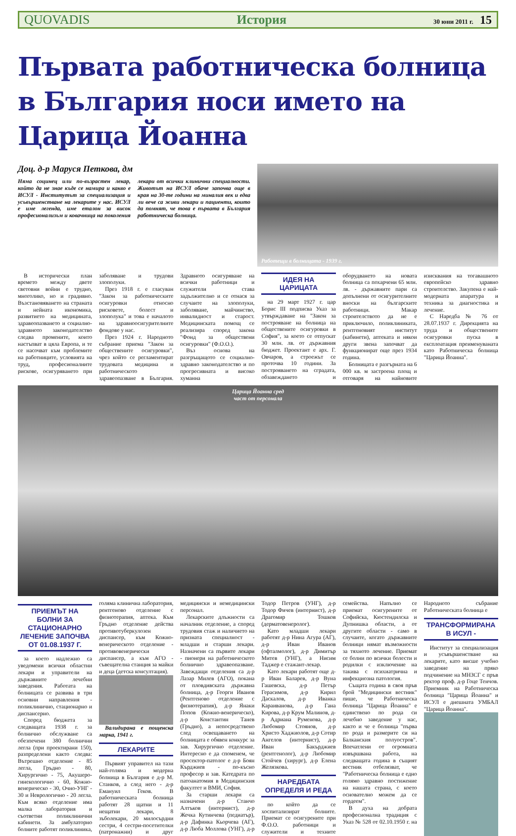QUOVADIS История 30 юни 2011 г. 15
Първата работническа болница в България носи името на Царица Йоанна
Доц. д-р Маруся Петкова, дм
Няма социнец или по-възрастен лекар, който да не знае къде се намира и какво е ИСУЛ - Институтът за специализация и усъвършенстване на лекарите у нас. ИСУЛ е име легенда, име еталон за висок професионализъм и ковачница на поколения лекари от всички клинични специалности. Животът на ИСУЛ обаче започва още в края на 30-те години на миналия век и едва ли вече са живи лекари и пациенти, които да помнят, че това е първата в България работническа болница.
Работещи в болницата - 1939 г.
В исторически план времето между двете световни войни е трудно, многолико, но и градивно. Възстановяването на страната и нейната икономика, развитието на медицината, здравеопазването и социално-здравното законодателство следва промените, които настъпват в цяла Европа, и те се насочват към проблемите на работниците, условията на труд, професионалните рискове, осигуряването при заболяване и трудови злополуки.
През 1918 г. е гласуван "Закон за работническите осигуровки относно рисковете, болест и злополука" и това е началото на здравноосигурителните фондове у нас.
През 1924 г. Народното събрание приема "Закон за обществените осигуровки", чрез който се регламентират трудовата медицина и работническото здравеопазване в България. Здравното осигуряване на всички работници и служители става задължително и се отнася за случаите на злополуки, заболяване, майчинство, инвалидност и старост. Медицинската помощ се реализира според закона "Фонд за обществени осигуровки" (Ф.О.О.).
Въз основа на разгръщащото се социално-здравно законодателство и по прогресивната и високо хуманна
ИДЕЯ НА ЦАРИЦАТА
на 29 март 1927 г. цар Борис III подписва Указ за утвърждаване на "Закон за построяване на болница на обществените осигуровки в София", за което се отпускат 30 млн. лв. от държавния бюджет. Проектант е арх. Г. Овчаров, а строежът се проточва 10 години. За построяването на сградата, обзавеждането и оборудването на новата болница са похарчени 65 млн. лв. - държавните пари са допълнени от осигурителните вноски на българските работници. Макар строителството да не е приключило, поликлиниката, рентгеновият институт (кабинети), аптеката и някои други звена започват да функционират още през 1934 година.
Болницата е разгърната на 6 000 кв. м застроена площ и отговаря на найновите изисквания на тогавашното европейско здравно строителство. Закупена е най-модерната апаратура и техника за диагностика и лечение.
С Наредба № 76 от 28.07.1937 г. Дирекцията на труда и обществените осигуровки пуска в експлоатация преименуваната като Работническа болница "Царица Йоанна".
Царица Йоанна сред
част от персонала
ПРИЕМЪТ НА БОЛНИ ЗА СТАЦИОНАРНО ЛЕЧЕНИЕ ЗАПОЧВА ОТ 01.08.1937 Г.
за което надлежно са уведомени всички областни лекари и управители на държавните лечебни заведения. Работата на болницата се развива в три основни направления - поликлинично, стационарно и диспансерно.
Според бюджета за следващата 1938 г. за болнично обслужване са обезпечени 380 болнични легла (при проектирани 150), разпределени както следва: Вътрешно отделение - 85 легла, Гръдно - 80, Хирургично - 75, Акушеро-гинекологично - 60, Кожно-венерическо - 30, Очно-УНГ - 30 и Неврологично - 20 легла. Към всяко отделение има малка лаборатория и съответни поликлинични кабинети. За амбулаторно болните работят поликлиника, голяма клинична лаборатория, рентгеново отделение с физиотерапия, аптека. Към Гръдно отделение действа противотуберкулозен диспансер, към Кожно-венерическото отделение - противовенерически диспансер, а към АГО - съвещателна станция за майки и деца (детска консултация).
Валидирана е пощенска марка, 1941 г.
ЛЕКАРИТЕ
Първият управител на тази най-голяма и модерна болница в България е д-р М. Станков, а след него - д-р Емануил Геков. В работническата болница работят 28 щатни и 11 нещатни лекари, 8 зъболекари, 20 милосърдни сестри, 4 сестри-посетителки (патронажни) и друг медицински и немедицински персонал.
Лекарските длъжности са началник отделение, а според трудовия стаж и наличието на призната специалност - младши и старши лекари. Назначени са първите лекари - пионери на работническото болнично здравеопазване. Завеждащи отделения са д-р Лазар Милев (АГО), покана от пловдивската държавна болница, д-р Георги Иванов (Рентгеново отделение с физиотерапия), д-р Янаки Попов (Кожно-венерическо), д-р Константин Танев (Гръдно), а непосредствено след освещаването на болницата е обявен конкурс за зав. Хирургично отделение. Интересно е да споменем, че просектор-патолог е д-р Боян Кърджиев - по-късно професор и зав. Катедрата по патоанатомия в Медицинския факултет и ВМИ, София.
За старши лекари са назначени д-р Станчо Алтъков (интернист), д-р Жечка Кутинчева (педиатър), д-р Дафинка Кьорчева (АГ), д-р Люба Моллова (УНГ), д-р Тодор Петров (УНГ), д-р Тодор Фичев (интернист), д-р Драгомир Тошков (дерматовенеролог).
Като младши лекари работят д-р Нина Агура (АГ), д-р Иван Иванов (офталмолог), д-р Димитър Митев (УНГ), а Нисим Таджер е стажант-лекар.
Като лекари работят още д-р Иван Баларев, д-р Вуна Гашевска, д-р Петър Герасимов, д-р Кирил Даскалов, д-р Иванка Караиванова, д-р Гана Кирова, д-р Крум Малинов, д-р Адриана Руменова, д-р Любомир Стоянов, д-р Христо Хаджиолов, д-р Сотир Ангелов (интернист), д-р Иван Бакърджиев (рентгенолог), д-р Любомир Стойчев (хирург), д-р Елена Желязкова.
НАРЕДБАТА ОПРЕДЕЛЯ И РЕДА
по който да се хоспитализират болните. Приемат се осигурените при Ф.О.О. работници и служители и техните семейства. Напълно се приемат осигурените от Софийска, Кюстендилска и Дупнишка области, а от другите области - само в случаите, когато държавните болници нямат възможности за тяхното лечение. Приемат се болни по всички болести и родилки с изключение на такива с психиатрична и инфекциозна патология.
Същата година в своя пръв брой "Медицински вестник" пише, че Работническа болница "Царица Йоанна" е единствено по рода си лечебно заведение у нас, както и че е болница "първа по рода и размерите си на Балканския полуостров". Впечатлени от огромната извършвана работа, на следващата година в същият вестник отбелязват, че "Работническа болница е едно голямо здравно постижение на нашата страна, с което основателно можем да се гордеем".
В духа на добрата професионална традиция с Указ № 528 от 02.10.1950 г. на Народното събрание Работническата болница е
ТРАНСФОРМИРАНА В ИСУЛ -
Институт за специализация и усъвършенстване на лекарите, като висше учебно заведение на пряко подчинение на МНЗСГ с пръв ректор проф. д-р Гоце Тенчов. Приемник на Работническа болница "Царица Йоанна" и ИСУЛ е днешната УМБАЛ "Царица Йоанна".